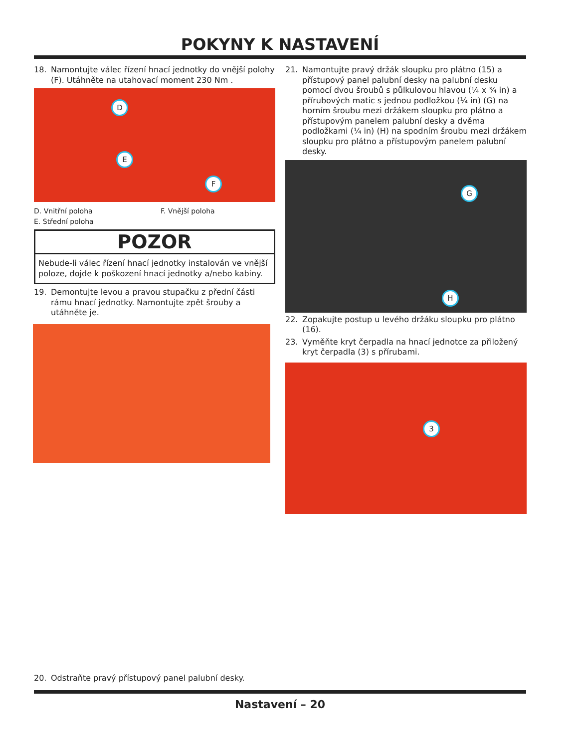POKYNY K NASTAVENÍ
18. Namontujte válec řízení hnací jednotky do vnější polohy (F). Utáhněte na utahovací moment 230 Nm .
D
E
F
D. Vnitřní poloha
E. Střední poloha
F. Vnější poloha
POZOR
Nebude-li válec řízení hnací jednotky instalován ve vnější poloze, dojde k poškození hnací jednotky a/nebo kabiny.
19. Demontujte levou a pravou stupačku z přední části rámu hnací jednotky. Namontujte zpět šrouby a utáhněte je.
21. Namontujte pravý držák sloupku pro plátno (15) a přístupový panel palubní desky na palubní desku pomocí dvou šroubů s půlkulovou hlavou (¼ x ¾ in) a přírubových matic s jednou podložkou (¼ in) (G) na horním šroubu mezi držákem sloupku pro plátno a přístupovým panelem palubní desky a dvěma podložkami (¼ in) (H) na spodním šroubu mezi držákem sloupku pro plátno a přístupovým panelem palubní desky.
G
H
22. Zopakujte postup u levého držáku sloupku pro plátno (16).
23. Vyměňte kryt čerpadla na hnací jednotce za přiložený kryt čerpadla (3) s přírubami.
3
20. Odstraňte pravý přístupový panel palubní desky.
Nastavení – 20